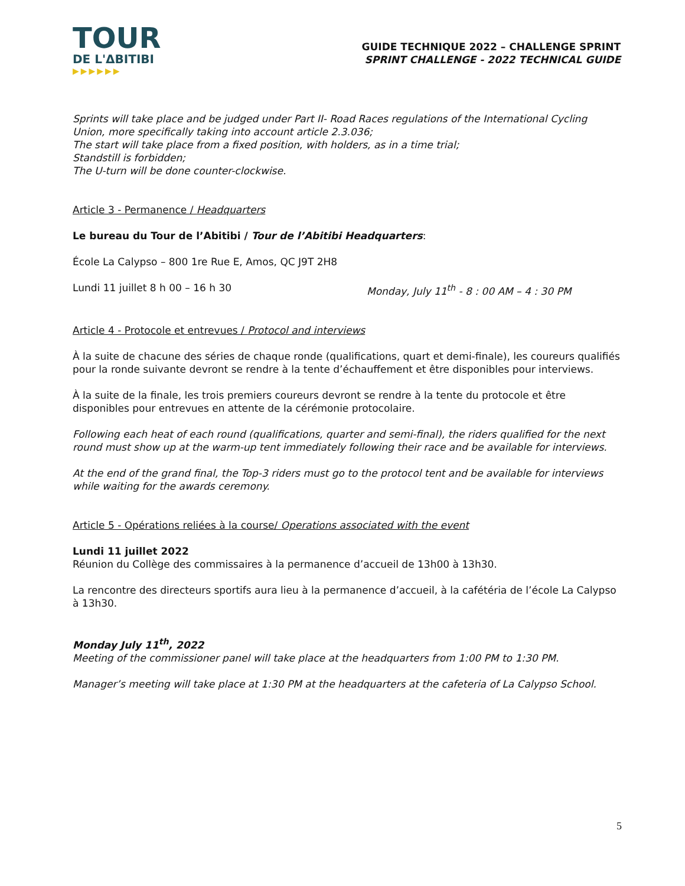TOUR
DE L'ΔBITIBI
▶▶▶▶▶▶
GUIDE TECHNIQUE 2022 – CHALLENGE SPRINT
SPRINT CHALLENGE - 2022 TECHNICAL GUIDE
Sprints will take place and be judged under Part II- Road Races regulations of the International Cycling Union, more specifically taking into account article 2.3.036;
The start will take place from a fixed position, with holders, as in a time trial;
Standstill is forbidden;
The U-turn will be done counter-clockwise.
Article 3 - Permanence / Headquarters
Le bureau du Tour de l’Abitibi / Tour de l’Abitibi Headquarters:
École La Calypso – 800 1re Rue E, Amos, QC J9T 2H8
Lundi 11 juillet 8 h 00 – 16 h 30 Monday, July 11<sup>th</sup> - 8 : 00 AM – 4 : 30 PM
Article 4 - Protocole et entrevues / Protocol and interviews
À la suite de chacune des séries de chaque ronde (qualifications, quart et demi-finale), les coureurs qualifiés pour la ronde suivante devront se rendre à la tente d’échauffement et être disponibles pour interviews.
À la suite de la finale, les trois premiers coureurs devront se rendre à la tente du protocole et être disponibles pour entrevues en attente de la cérémonie protocolaire.
Following each heat of each round (qualifications, quarter and semi-final), the riders qualified for the next round must show up at the warm-up tent immediately following their race and be available for interviews.
At the end of the grand final, the Top-3 riders must go to the protocol tent and be available for interviews while waiting for the awards ceremony.
Article 5 - Opérations reliées à la course/ Operations associated with the event
Lundi 11 juillet 2022
Réunion du Collège des commissaires à la permanence d’accueil de 13h00 à 13h30.
La rencontre des directeurs sportifs aura lieu à la permanence d’accueil, à la cafétéria de l’école La Calypso à 13h30.
Monday July 11<sup>th</sup>, 2022
Meeting of the commissioner panel will take place at the headquarters from 1:00 PM to 1:30 PM.
Manager’s meeting will take place at 1:30 PM at the headquarters at the cafeteria of La Calypso School.
5